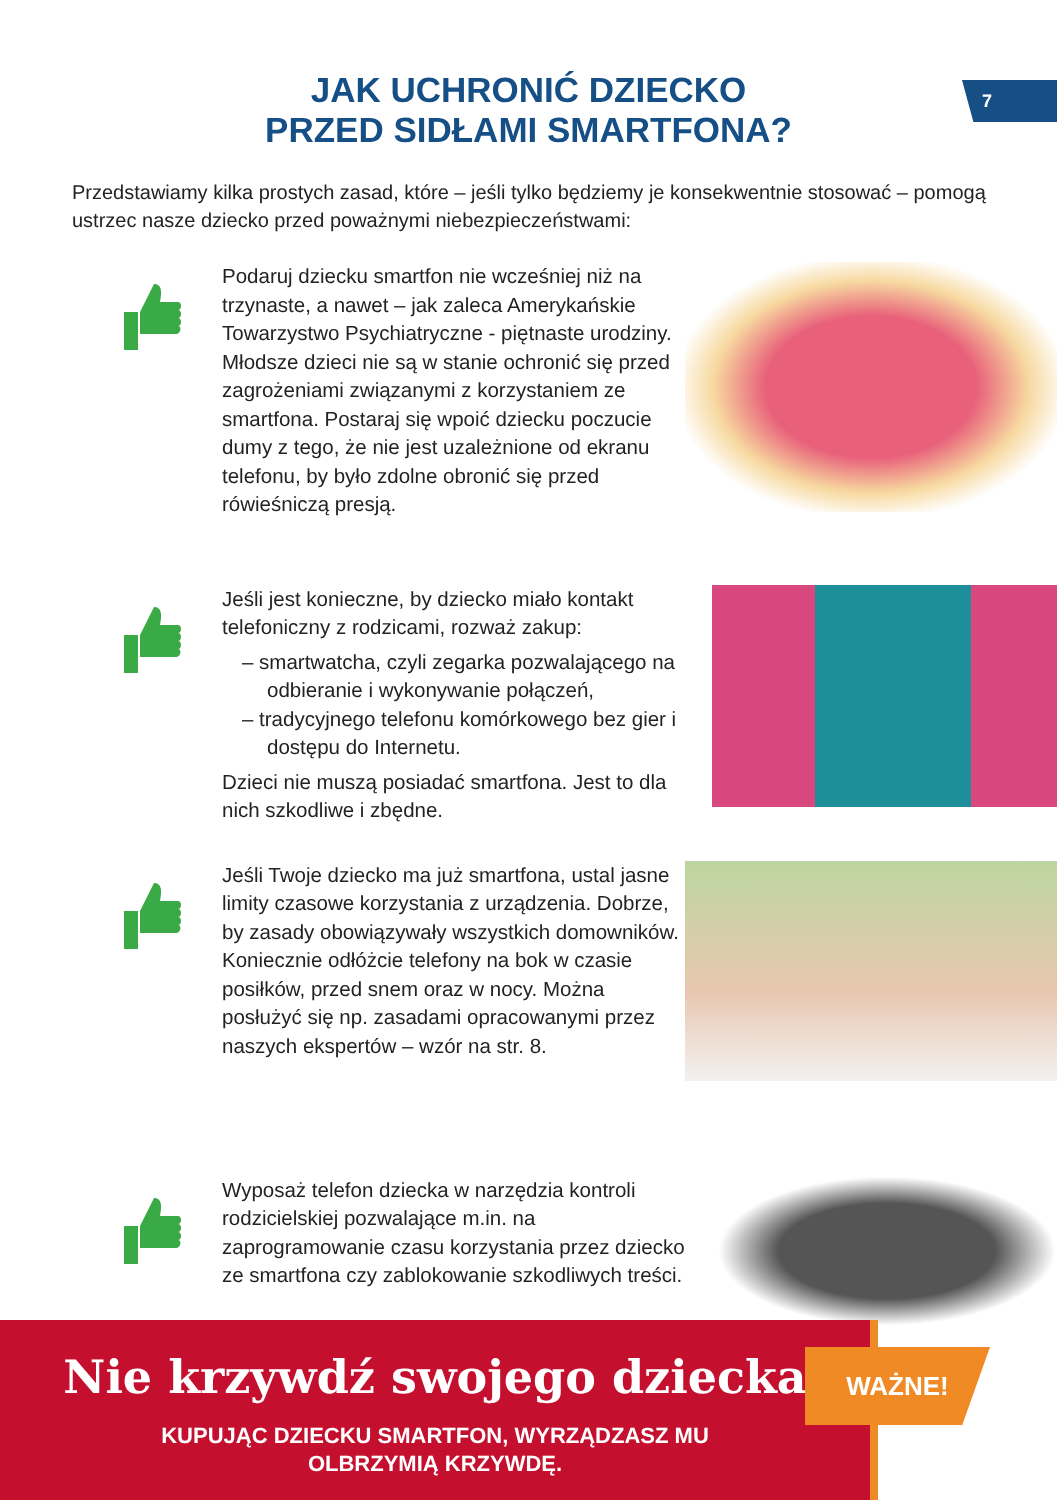7
JAK UCHRONIĆ DZIECKO
PRZED SIDŁAMI SMARTFONA?
Przedstawiamy kilka prostych zasad, które – jeśli tylko będziemy je konsekwentnie stosować – pomogą ustrzec nasze dziecko przed poważnymi niebezpieczeństwami:
Podaruj dziecku smartfon nie wcześniej niż na trzynaste, a nawet – jak zaleca Amerykańskie Towarzystwo Psychiatryczne - piętnaste urodziny. Młodsze dzieci nie są w stanie ochronić się przed zagrożeniami związanymi z korzystaniem ze smartfona. Postaraj się wpoić dziecku poczucie dumy z tego, że nie jest uzależnione od ekranu telefonu, by było zdolne obronić się przed rówieśniczą presją.
Jeśli jest konieczne, by dziecko miało kontakt telefoniczny z rodzicami, rozważ zakup:
– smartwatcha, czyli zegarka pozwalającego na odbieranie i wykonywanie połączeń,
– tradycyjnego telefonu komórkowego bez gier i dostępu do Internetu.
Dzieci nie muszą posiadać smartfona. Jest to dla nich szkodliwe i zbędne.
Jeśli Twoje dziecko ma już smartfona, ustal jasne limity czasowe korzystania z urządzenia. Dobrze, by zasady obowiązywały wszystkich domowników. Koniecznie odłóżcie telefony na bok w czasie posiłków, przed snem oraz w nocy. Można posłużyć się np. zasadami opracowanymi przez naszych ekspertów – wzór na str. 8.
Wyposaż telefon dziecka w narzędzia kontroli rodzicielskiej pozwalające m.in. na zaprogramowanie czasu korzystania przez dziecko ze smartfona czy zablokowanie szkodliwych treści.
Nie krzywdź swojego dziecka
KUPUJĄC DZIECKU SMARTFON, WYRZĄDZASZ MU
OLBRZYMIĄ KRZYWDĘ.
WAŻNE!